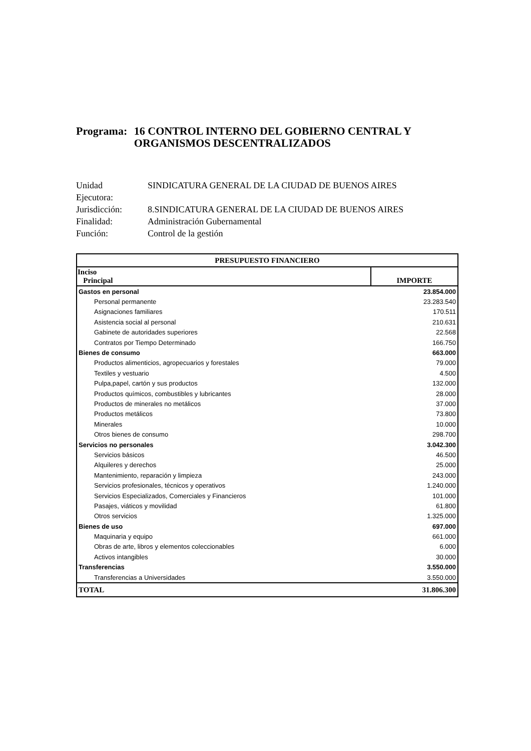Programa: 16 CONTROL INTERNO DEL GOBIERNO CENTRAL Y ORGANISMOS DESCENTRALIZADOS
Unidad
Ejecutora: SINDICATURA GENERAL DE LA CIUDAD DE BUENOS AIRES
Jurisdicción: 8.SINDICATURA GENERAL DE LA CIUDAD DE BUENOS AIRES
Finalidad: Administración Gubernamental
Función: Control de la gestión
| PRESUPUESTO FINANCIERO | |
| --- | --- |
| Inciso Principal | IMPORTE |
| Gastos en personal | 23.854.000 |
| Personal permanente | 23.283.540 |
| Asignaciones familiares | 170.511 |
| Asistencia social al personal | 210.631 |
| Gabinete de autoridades superiores | 22.568 |
| Contratos por Tiempo Determinado | 166.750 |
| Bienes de consumo | 663.000 |
| Productos alimenticios, agropecuarios y forestales | 79.000 |
| Textiles y vestuario | 4.500 |
| Pulpa,papel, cartón y sus productos | 132.000 |
| Productos químicos, combustibles y lubricantes | 28.000 |
| Productos de minerales no metálicos | 37.000 |
| Productos metálicos | 73.800 |
| Minerales | 10.000 |
| Otros bienes de consumo | 298.700 |
| Servicios no personales | 3.042.300 |
| Servicios básicos | 46.500 |
| Alquileres y derechos | 25.000 |
| Mantenimiento, reparación y limpieza | 243.000 |
| Servicios profesionales, técnicos y operativos | 1.240.000 |
| Servicios Especializados, Comerciales y Financieros | 101.000 |
| Pasajes, viáticos y movilidad | 61.800 |
| Otros servicios | 1.325.000 |
| Bienes de uso | 697.000 |
| Maquinaria y equipo | 661.000 |
| Obras de arte, libros y elementos coleccionables | 6.000 |
| Activos intangibles | 30.000 |
| Transferencias | 3.550.000 |
| Transferencias a Universidades | 3.550.000 |
| TOTAL | 31.806.300 |